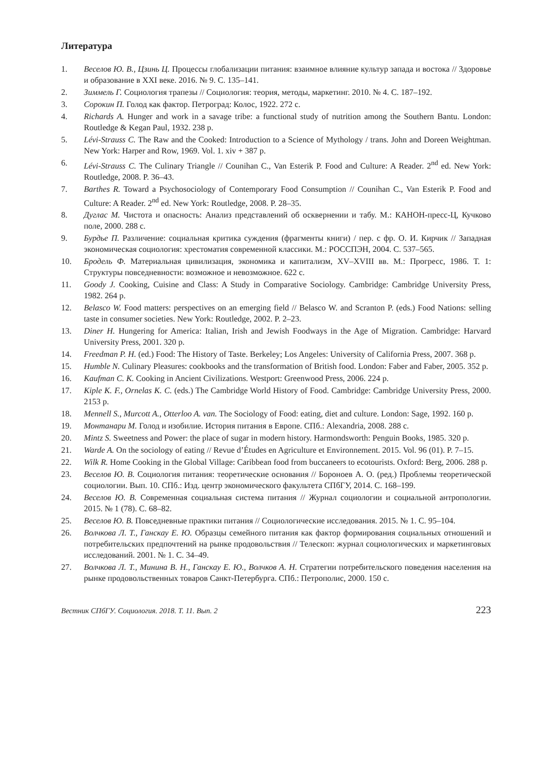Литература
1. Веселов Ю. В., Цзинь Ц. Процессы глобализации питания: взаимное влияние культур запада и востока // Здоровье и образование в XXI веке. 2016. № 9. С. 135–141.
2. Зиммель Г. Социология трапезы // Социология: теория, методы, маркетинг. 2010. № 4. С. 187–192.
3. Сорокин П. Голод как фактор. Петроград: Колос, 1922. 272 с.
4. Richards A. Hunger and work in a savage tribe: a functional study of nutrition among the Southern Bantu. London: Routledge & Kegan Paul, 1932. 238 p.
5. Lévi-Strauss C. The Raw and the Cooked: Introduction to a Science of Mythology / trans. John and Doreen Weightman. New York: Harper and Row, 1969. Vol. 1. xiv + 387 p.
6. Lévi-Strauss C. The Culinary Triangle // Counihan C., Van Esterik P. Food and Culture: A Reader. 2<sup>nd</sup> ed. New York: Routledge, 2008. P. 36–43.
7. Barthes R. Toward a Psychosociology of Contemporary Food Consumption // Counihan C., Van Esterik P. Food and Culture: A Reader. 2<sup>nd</sup> ed. New York: Routledge, 2008. P. 28–35.
8. Дуглас М. Чистота и опасность: Анализ представлений об осквернении и табу. М.: КАНОН-пресс-Ц, Кучково поле, 2000. 288 с.
9. Бурдье П. Различение: социальная критика суждения (фрагменты книги) / пер. с фр. О. И. Кирчик // Западная экономическая социология: хрестоматия современной классики. М.: РОССПЭН, 2004. С. 537–565.
10. Бродель Ф. Материальная цивилизация, экономика и капитализм, XV–XVIII вв. М.: Прогресс, 1986. Т. 1: Структуры повседневности: возможное и невозможное. 622 с.
11. Goody J. Cooking, Cuisine and Class: A Study in Comparative Sociology. Cambridge: Cambridge University Press, 1982. 264 p.
12. Belasco W. Food matters: perspectives on an emerging field // Belasco W. and Scranton P. (eds.) Food Nations: selling taste in consumer societies. New York: Routledge, 2002. P. 2–23.
13. Diner H. Hungering for America: Italian, Irish and Jewish Foodways in the Age of Migration. Cambridge: Harvard University Press, 2001. 320 p.
14. Freedman P. H. (ed.) Food: The History of Taste. Berkeley; Los Angeles: University of California Press, 2007. 368 p.
15. Humble N. Culinary Pleasures: cookbooks and the transformation of British food. London: Faber and Faber, 2005. 352 p.
16. Kaufman C. K. Cooking in Ancient Civilizations. Westport: Greenwood Press, 2006. 224 p.
17. Kiple K. F., Ornelas K. C. (eds.) The Cambridge World History of Food. Cambridge: Cambridge University Press, 2000. 2153 p.
18. Mennell S., Murcott A., Otterloo A. van. The Sociology of Food: eating, diet and culture. London: Sage, 1992. 160 p.
19. Монтанари М. Голод и изобилие. История питания в Европе. СПб.: Alexandria, 2008. 288 с.
20. Mintz S. Sweetness and Power: the place of sugar in modern history. Harmondsworth: Penguin Books, 1985. 320 p.
21. Warde A. On the sociology of eating // Revue d’Études en Agriculture et Environnement. 2015. Vol. 96 (01). P. 7–15.
22. Wilk R. Home Cooking in the Global Village: Caribbean food from buccaneers to ecotourists. Oxford: Berg, 2006. 288 p.
23. Веселов Ю. В. Социология питания: теоретические основания // Бороноев А. О. (ред.) Проблемы теоретической социологии. Вып. 10. СПб.: Изд. центр экономического факультета СПбГУ, 2014. С. 168–199.
24. Веселов Ю. В. Современная социальная система питания // Журнал социологии и социальной антропологии. 2015. № 1 (78). С. 68–82.
25. Веселов Ю. В. Повседневные практики питания // Социологические исследования. 2015. № 1. С. 95–104.
26. Волчкова Л. Т., Ганскау Е. Ю. Образцы семейного питания как фактор формирования социальных отношений и потребительских предпочтений на рынке продовольствия // Телескоп: журнал социологических и маркетинговых исследований. 2001. № 1. С. 34–49.
27. Волчкова Л. Т., Минина В. Н., Ганскау Е. Ю., Волчков А. Н. Стратегии потребительского поведения населения на рынке продовольственных товаров Санкт-Петербурга. СПб.: Петрополис, 2000. 150 с.
Вестник СПбГУ. Социология. 2018. Т. 11. Вып. 2 223